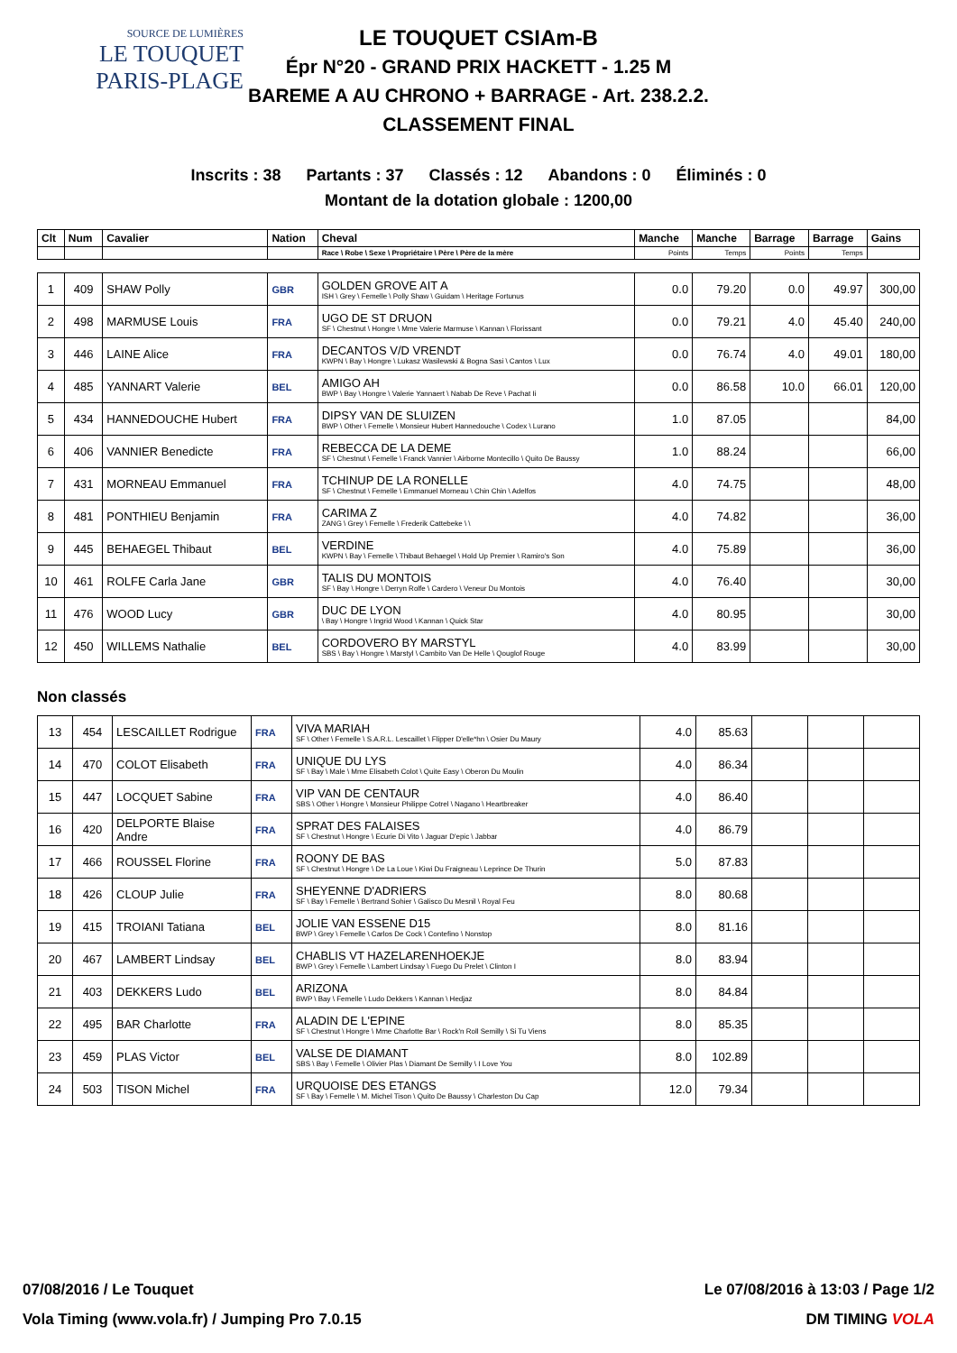SOURCE DE LUMIÈRES
LE TOUQUET
PARIS-PLAGE
LE TOUQUET CSIAm-B
Épr N°20 - GRAND PRIX HACKETT - 1.25 M
BAREME A AU CHRONO + BARRAGE - Art. 238.2.2.
CLASSEMENT FINAL
Inscrits : 38 Partants : 37 Classés : 12 Abandons : 0 Éliminés : 0
Montant de la dotation globale : 1200,00
| Clt | Num | Cavalier | Nation | Cheval | Manche | Manche | Barrage | Barrage | Gains |
| --- | --- | --- | --- | --- | --- | --- | --- | --- | --- |
| | | | | Race \ Robe \ Sexe \ Propriétaire \ Père \ Père de la mère | Points | Temps | Points | Temps | |
| 1 | 409 | SHAW Polly | GBR | GOLDEN GROVE AIT A ISH \ Grey \ Femelle \ Polly Shaw \ Guidam \ Heritage Fortunus | 0.0 | 79.20 | 0.0 | 49.97 | 300,00 |
| 2 | 498 | MARMUSE Louis | FRA | UGO DE ST DRUON SF \ Chestnut \ Hongre \ Mme Valerie Marmuse \ Kannan \ Florissant | 0.0 | 79.21 | 4.0 | 45.40 | 240,00 |
| 3 | 446 | LAINE Alice | FRA | DECANTOS V/D VRENDT KWPN \ Bay \ Hongre \ Lukasz Wasilewski & Bogna Sasi \ Cantos \ Lux | 0.0 | 76.74 | 4.0 | 49.01 | 180,00 |
| 4 | 485 | YANNART Valerie | BEL | AMIGO AH BWP \ Bay \ Hongre \ Valerie Yannaert \ Nabab De Reve \ Pachat Ii | 0.0 | 86.58 | 10.0 | 66.01 | 120,00 |
| 5 | 434 | HANNEDOUCHE Hubert | FRA | DIPSY VAN DE SLUIZEN BWP \ Other \ Femelle \ Monsieur Hubert Hannedouche \ Codex \ Lurano | 1.0 | 87.05 | | | 84,00 |
| 6 | 406 | VANNIER Benedicte | FRA | REBECCA DE LA DEME SF \ Chestnut \ Femelle \ Franck Vannier \ Airborne Montecillo \ Quito De Baussy | 1.0 | 88.24 | | | 66,00 |
| 7 | 431 | MORNEAU Emmanuel | FRA | TCHINUP DE LA RONELLE SF \ Chestnut \ Femelle \ Emmanuel Morneau \ Chin Chin \ Adelfos | 4.0 | 74.75 | | | 48,00 |
| 8 | 481 | PONTHIEU Benjamin | FRA | CARIMA Z ZANG \ Grey \ Femelle \ Frederik Cattebeke \ \ | 4.0 | 74.82 | | | 36,00 |
| 9 | 445 | BEHAEGEL Thibaut | BEL | VERDINE KWPN \ Bay \ Femelle \ Thibaut Behaegel \ Hold Up Premier \ Ramiro's Son | 4.0 | 75.89 | | | 36,00 |
| 10 | 461 | ROLFE Carla Jane | GBR | TALIS DU MONTOIS SF \ Bay \ Hongre \ Derryn Rolfe \ Cardero \ Veneur Du Montois | 4.0 | 76.40 | | | 30,00 |
| 11 | 476 | WOOD Lucy | GBR | DUC DE LYON \ Bay \ Hongre \ Ingrid Wood \ Kannan \ Quick Star | 4.0 | 80.95 | | | 30,00 |
| 12 | 450 | WILLEMS Nathalie | BEL | CORDOVERO BY MARSTYL SBS \ Bay \ Hongre \ Marstyl \ Cambito Van De Helle \ Qouglof Rouge | 4.0 | 83.99 | | | 30,00 |
Non classés
| 13 | 454 | LESCAILLET Rodrigue | FRA | VIVA MARIAH SF \ Other \ Femelle \ S.A.R.L. Lescaillet \ Flipper D'elle*hn \ Osier Du Maury | 4.0 | 85.63 | | | |
| 14 | 470 | COLOT Elisabeth | FRA | UNIQUE DU LYS SF \ Bay \ Male \ Mme Elisabeth Colot \ Quite Easy \ Oberon Du Moulin | 4.0 | 86.34 | | | |
| 15 | 447 | LOCQUET Sabine | FRA | VIP VAN DE CENTAUR SBS \ Other \ Hongre \ Monsieur Philippe Cotrel \ Nagano \ Heartbreaker | 4.0 | 86.40 | | | |
| 16 | 420 | DELPORTE Blaise Andre | FRA | SPRAT DES FALAISES SF \ Chestnut \ Hongre \ Ecurie Di Vito \ Jaguar D'epic \ Jabbar | 4.0 | 86.79 | | | |
| 17 | 466 | ROUSSEL Florine | FRA | ROONY DE BAS SF \ Chestnut \ Hongre \ De La Loue \ Kiwi Du Fraigneau \ Leprince De Thurin | 5.0 | 87.83 | | | |
| 18 | 426 | CLOUP Julie | FRA | SHEYENNE D'ADRIERS SF \ Bay \ Femelle \ Bertrand Sohier \ Galisco Du Mesnil \ Royal Feu | 8.0 | 80.68 | | | |
| 19 | 415 | TROIANI Tatiana | BEL | JOLIE VAN ESSENE D15 BWP \ Grey \ Femelle \ Carlos De Cock \ Contefino \ Nonstop | 8.0 | 81.16 | | | |
| 20 | 467 | LAMBERT Lindsay | BEL | CHABLIS VT HAZELARENHOEKJE BWP \ Grey \ Femelle \ Lambert Lindsay \ Fuego Du Prelet \ Clinton I | 8.0 | 83.94 | | | |
| 21 | 403 | DEKKERS Ludo | BEL | ARIZONA BWP \ Bay \ Femelle \ Ludo Dekkers \ Kannan \ Hedjaz | 8.0 | 84.84 | | | |
| 22 | 495 | BAR Charlotte | FRA | ALADIN DE L'EPINE SF \ Chestnut \ Hongre \ Mme Charlotte Bar \ Rock'n Roll Semilly \ Si Tu Viens | 8.0 | 85.35 | | | |
| 23 | 459 | PLAS Victor | BEL | VALSE DE DIAMANT SBS \ Bay \ Femelle \ Olivier Plas \ Diamant De Semilly \ I Love You | 8.0 | 102.89 | | | |
| 24 | 503 | TISON Michel | FRA | URQUOISE DES ETANGS SF \ Bay \ Femelle \ M. Michel Tison \ Quito De Baussy \ Charleston Du Cap | 12.0 | 79.34 | | | |
07/08/2016 / Le Touquet Le 07/08/2016 à 13:03 / Page 1/2
Vola Timing (www.vola.fr) / Jumping Pro 7.0.15 DM TIMING VOLA